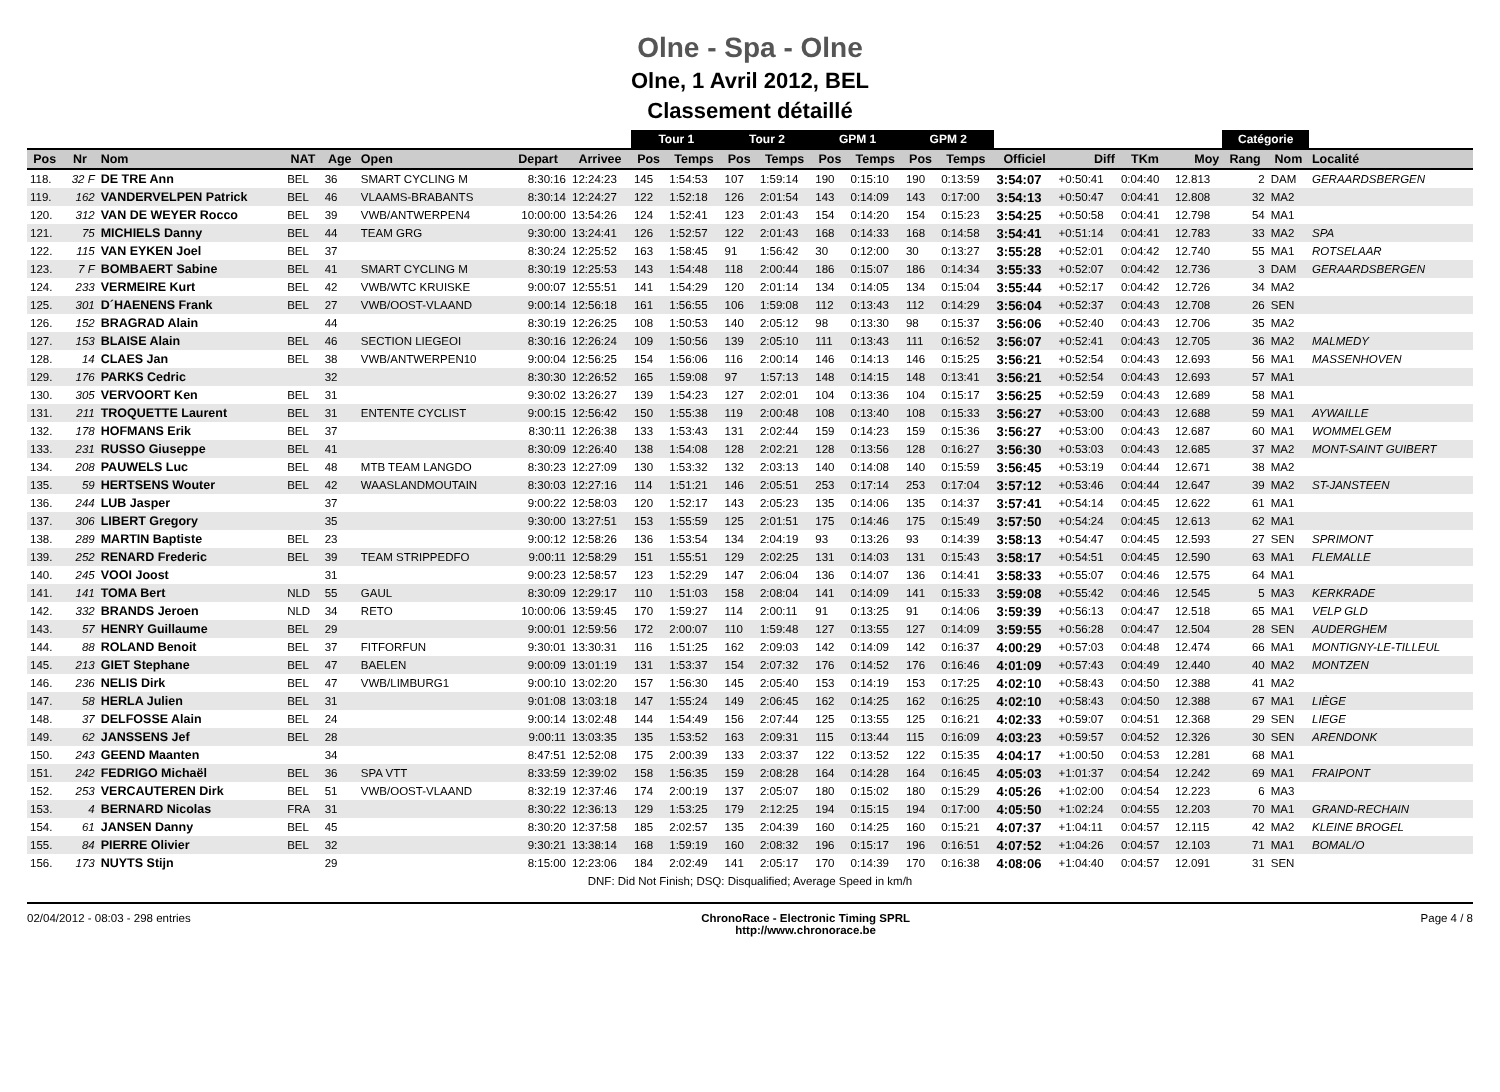Olne - Spa - Olne
Olne, 1 Avril 2012, BEL
Classement détaillé
| | | | | | | | | Tour 1 | | Tour 2 | | GPM 1 | | GPM 2 | | | | | | Catégorie | | |
| --- | --- | --- | --- | --- | --- | --- | --- | --- | --- | --- | --- | --- | --- | --- | --- | --- | --- | --- | --- | --- | --- | --- |
| Pos | Nr | Nom | NAT | Age | Open | Depart | Arrivee | Pos | Temps | Pos | Temps | Pos | Temps | Pos | Temps | Officiel | Diff | TKm | Moy | Rang | Nom | Localité |
| 118. | 32 F | DE TRE Ann | BEL | 36 | SMART CYCLING M | 8:30:16 | 12:24:23 | 145 | 1:54:53 | 107 | 1:59:14 | 190 | 0:15:10 | 190 | 0:13:59 | 3:54:07 | +0:50:41 | 0:04:40 | 12.813 | 2 | DAM | GERAARDSBERGEN |
| 119. | 162 | VANDERVELPEN Patrick | BEL | 46 | VLAAMS-BRABANTS | 8:30:14 | 12:24:27 | 122 | 1:52:18 | 126 | 2:01:54 | 143 | 0:14:09 | 143 | 0:17:00 | 3:54:13 | +0:50:47 | 0:04:41 | 12.808 | 32 | MA2 | |
| 120. | 312 | VAN DE WEYER Rocco | BEL | 39 | VWB/ANTWERPEN4 | 10:00:00 | 13:54:26 | 124 | 1:52:41 | 123 | 2:01:43 | 154 | 0:14:20 | 154 | 0:15:23 | 3:54:25 | +0:50:58 | 0:04:41 | 12.798 | 54 | MA1 | |
| 121. | 75 | MICHIELS Danny | BEL | 44 | TEAM GRG | 9:30:00 | 13:24:41 | 126 | 1:52:57 | 122 | 2:01:43 | 168 | 0:14:33 | 168 | 0:14:58 | 3:54:41 | +0:51:14 | 0:04:41 | 12.783 | 33 | MA2 | SPA |
| 122. | 115 | VAN EYKEN Joel | BEL | 37 | | 8:30:24 | 12:25:52 | 163 | 1:58:45 | 91 | 1:56:42 | 30 | 0:12:00 | 30 | 0:13:27 | 3:55:28 | +0:52:01 | 0:04:42 | 12.740 | 55 | MA1 | ROTSELAAR |
| 123. | 7 F | BOMBAERT Sabine | BEL | 41 | SMART CYCLING M | 8:30:19 | 12:25:53 | 143 | 1:54:48 | 118 | 2:00:44 | 186 | 0:15:07 | 186 | 0:14:34 | 3:55:33 | +0:52:07 | 0:04:42 | 12.736 | 3 | DAM | GERAARDSBERGEN |
| 124. | 233 | VERMEIRE Kurt | BEL | 42 | VWB/WTC KRUISKE | 9:00:07 | 12:55:51 | 141 | 1:54:29 | 120 | 2:01:14 | 134 | 0:14:05 | 134 | 0:15:04 | 3:55:44 | +0:52:17 | 0:04:42 | 12.726 | 34 | MA2 | |
| 125. | 301 | D´HAENENS Frank | BEL | 27 | VWB/OOST-VLAAND | 9:00:14 | 12:56:18 | 161 | 1:56:55 | 106 | 1:59:08 | 112 | 0:13:43 | 112 | 0:14:29 | 3:56:04 | +0:52:37 | 0:04:43 | 12.708 | 26 | SEN | |
| 126. | 152 | BRAGRAD Alain | | 44 | | 8:30:19 | 12:26:25 | 108 | 1:50:53 | 140 | 2:05:12 | 98 | 0:13:30 | 98 | 0:15:37 | 3:56:06 | +0:52:40 | 0:04:43 | 12.706 | 35 | MA2 | |
| 127. | 153 | BLAISE Alain | BEL | 46 | SECTION LIEGEOI | 8:30:16 | 12:26:24 | 109 | 1:50:56 | 139 | 2:05:10 | 111 | 0:13:43 | 111 | 0:16:52 | 3:56:07 | +0:52:41 | 0:04:43 | 12.705 | 36 | MA2 | MALMEDY |
| 128. | 14 | CLAES Jan | BEL | 38 | VWB/ANTWERPEN10 | 9:00:04 | 12:56:25 | 154 | 1:56:06 | 116 | 2:00:14 | 146 | 0:14:13 | 146 | 0:15:25 | 3:56:21 | +0:52:54 | 0:04:43 | 12.693 | 56 | MA1 | MASSENHOVEN |
| 129. | 176 | PARKS Cedric | | 32 | | 8:30:30 | 12:26:52 | 165 | 1:59:08 | 97 | 1:57:13 | 148 | 0:14:15 | 148 | 0:13:41 | 3:56:21 | +0:52:54 | 0:04:43 | 12.693 | 57 | MA1 | |
| 130. | 305 | VERVOORT Ken | BEL | 31 | | 9:30:02 | 13:26:27 | 139 | 1:54:23 | 127 | 2:02:01 | 104 | 0:13:36 | 104 | 0:15:17 | 3:56:25 | +0:52:59 | 0:04:43 | 12.689 | 58 | MA1 | |
| 131. | 211 | TROQUETTE Laurent | BEL | 31 | ENTENTE CYCLIST | 9:00:15 | 12:56:42 | 150 | 1:55:38 | 119 | 2:00:48 | 108 | 0:13:40 | 108 | 0:15:33 | 3:56:27 | +0:53:00 | 0:04:43 | 12.688 | 59 | MA1 | AYWAILLE |
| 132. | 178 | HOFMANS Erik | BEL | 37 | | 8:30:11 | 12:26:38 | 133 | 1:53:43 | 131 | 2:02:44 | 159 | 0:14:23 | 159 | 0:15:36 | 3:56:27 | +0:53:00 | 0:04:43 | 12.687 | 60 | MA1 | WOMMELGEM |
| 133. | 231 | RUSSO Giuseppe | BEL | 41 | | 8:30:09 | 12:26:40 | 138 | 1:54:08 | 128 | 2:02:21 | 128 | 0:13:56 | 128 | 0:16:27 | 3:56:30 | +0:53:03 | 0:04:43 | 12.685 | 37 | MA2 | MONT-SAINT GUIBERT |
| 134. | 208 | PAUWELS Luc | BEL | 48 | MTB TEAM LANGDO | 8:30:23 | 12:27:09 | 130 | 1:53:32 | 132 | 2:03:13 | 140 | 0:14:08 | 140 | 0:15:59 | 3:56:45 | +0:53:19 | 0:04:44 | 12.671 | 38 | MA2 | |
| 135. | 59 | HERTSENS Wouter | BEL | 42 | WAASLANDMOUTAIN | 8:30:03 | 12:27:16 | 114 | 1:51:21 | 146 | 2:05:51 | 253 | 0:17:14 | 253 | 0:17:04 | 3:57:12 | +0:53:46 | 0:04:44 | 12.647 | 39 | MA2 | ST-JANSTEEN |
| 136. | 244 | LUB Jasper | | 37 | | 9:00:22 | 12:58:03 | 120 | 1:52:17 | 143 | 2:05:23 | 135 | 0:14:06 | 135 | 0:14:37 | 3:57:41 | +0:54:14 | 0:04:45 | 12.622 | 61 | MA1 | |
| 137. | 306 | LIBERT Gregory | | 35 | | 9:30:00 | 13:27:51 | 153 | 1:55:59 | 125 | 2:01:51 | 175 | 0:14:46 | 175 | 0:15:49 | 3:57:50 | +0:54:24 | 0:04:45 | 12.613 | 62 | MA1 | |
| 138. | 289 | MARTIN Baptiste | BEL | 23 | | 9:00:12 | 12:58:26 | 136 | 1:53:54 | 134 | 2:04:19 | 93 | 0:13:26 | 93 | 0:14:39 | 3:58:13 | +0:54:47 | 0:04:45 | 12.593 | 27 | SEN | SPRIMONT |
| 139. | 252 | RENARD Frederic | BEL | 39 | TEAM STRIPPEDFO | 9:00:11 | 12:58:29 | 151 | 1:55:51 | 129 | 2:02:25 | 131 | 0:14:03 | 131 | 0:15:43 | 3:58:17 | +0:54:51 | 0:04:45 | 12.590 | 63 | MA1 | FLEMALLE |
| 140. | 245 | VOOI Joost | | 31 | | 9:00:23 | 12:58:57 | 123 | 1:52:29 | 147 | 2:06:04 | 136 | 0:14:07 | 136 | 0:14:41 | 3:58:33 | +0:55:07 | 0:04:46 | 12.575 | 64 | MA1 | |
| 141. | 141 | TOMA Bert | NLD | 55 | GAUL | 8:30:09 | 12:29:17 | 110 | 1:51:03 | 158 | 2:08:04 | 141 | 0:14:09 | 141 | 0:15:33 | 3:59:08 | +0:55:42 | 0:04:46 | 12.545 | 5 | MA3 | KERKRADE |
| 142. | 332 | BRANDS Jeroen | NLD | 34 | RETO | 10:00:06 | 13:59:45 | 170 | 1:59:27 | 114 | 2:00:11 | 91 | 0:13:25 | 91 | 0:14:06 | 3:59:39 | +0:56:13 | 0:04:47 | 12.518 | 65 | MA1 | VELP GLD |
| 143. | 57 | HENRY Guillaume | BEL | 29 | | 9:00:01 | 12:59:56 | 172 | 2:00:07 | 110 | 1:59:48 | 127 | 0:13:55 | 127 | 0:14:09 | 3:59:55 | +0:56:28 | 0:04:47 | 12.504 | 28 | SEN | AUDERGHEM |
| 144. | 88 | ROLAND Benoit | BEL | 37 | FITFORFUN | 9:30:01 | 13:30:31 | 116 | 1:51:25 | 162 | 2:09:03 | 142 | 0:14:09 | 142 | 0:16:37 | 4:00:29 | +0:57:03 | 0:04:48 | 12.474 | 66 | MA1 | MONTIGNY-LE-TILLEUL |
| 145. | 213 | GIET Stephane | BEL | 47 | BAELEN | 9:00:09 | 13:01:19 | 131 | 1:53:37 | 154 | 2:07:32 | 176 | 0:14:52 | 176 | 0:16:46 | 4:01:09 | +0:57:43 | 0:04:49 | 12.440 | 40 | MA2 | MONTZEN |
| 146. | 236 | NELIS Dirk | BEL | 47 | VWB/LIMBURG1 | 9:00:10 | 13:02:20 | 157 | 1:56:30 | 145 | 2:05:40 | 153 | 0:14:19 | 153 | 0:17:25 | 4:02:10 | +0:58:43 | 0:04:50 | 12.388 | 41 | MA2 | |
| 147. | 58 | HERLA Julien | BEL | 31 | | 9:01:08 | 13:03:18 | 147 | 1:55:24 | 149 | 2:06:45 | 162 | 0:14:25 | 162 | 0:16:25 | 4:02:10 | +0:58:43 | 0:04:50 | 12.388 | 67 | MA1 | LIÈGE |
| 148. | 37 | DELFOSSE Alain | BEL | 24 | | 9:00:14 | 13:02:48 | 144 | 1:54:49 | 156 | 2:07:44 | 125 | 0:13:55 | 125 | 0:16:21 | 4:02:33 | +0:59:07 | 0:04:51 | 12.368 | 29 | SEN | LIEGE |
| 149. | 62 | JANSSENS Jef | BEL | 28 | | 9:00:11 | 13:03:35 | 135 | 1:53:52 | 163 | 2:09:31 | 115 | 0:13:44 | 115 | 0:16:09 | 4:03:23 | +0:59:57 | 0:04:52 | 12.326 | 30 | SEN | ARENDONK |
| 150. | 243 | GEEND Maanten | | 34 | | 8:47:51 | 12:52:08 | 175 | 2:00:39 | 133 | 2:03:37 | 122 | 0:13:52 | 122 | 0:15:35 | 4:04:17 | +1:00:50 | 0:04:53 | 12.281 | 68 | MA1 | |
| 151. | 242 | FEDRIGO Michaël | BEL | 36 | SPA VTT | 8:33:59 | 12:39:02 | 158 | 1:56:35 | 159 | 2:08:28 | 164 | 0:14:28 | 164 | 0:16:45 | 4:05:03 | +1:01:37 | 0:04:54 | 12.242 | 69 | MA1 | FRAIPONT |
| 152. | 253 | VERCAUTEREN Dirk | BEL | 51 | VWB/OOST-VLAAND | 8:32:19 | 12:37:46 | 174 | 2:00:19 | 137 | 2:05:07 | 180 | 0:15:02 | 180 | 0:15:29 | 4:05:26 | +1:02:00 | 0:04:54 | 12.223 | 6 | MA3 | |
| 153. | 4 | BERNARD Nicolas | FRA | 31 | | 8:30:22 | 12:36:13 | 129 | 1:53:25 | 179 | 2:12:25 | 194 | 0:15:15 | 194 | 0:17:00 | 4:05:50 | +1:02:24 | 0:04:55 | 12.203 | 70 | MA1 | GRAND-RECHAIN |
| 154. | 61 | JANSEN Danny | BEL | 45 | | 8:30:20 | 12:37:58 | 185 | 2:02:57 | 135 | 2:04:39 | 160 | 0:14:25 | 160 | 0:15:21 | 4:07:37 | +1:04:11 | 0:04:57 | 12.115 | 42 | MA2 | KLEINE BROGEL |
| 155. | 84 | PIERRE Olivier | BEL | 32 | | 9:30:21 | 13:38:14 | 168 | 1:59:19 | 160 | 2:08:32 | 196 | 0:15:17 | 196 | 0:16:51 | 4:07:52 | +1:04:26 | 0:04:57 | 12.103 | 71 | MA1 | BOMAL/O |
| 156. | 173 | NUYTS Stijn | | 29 | | 8:15:00 | 12:23:06 | 184 | 2:02:49 | 141 | 2:05:17 | 170 | 0:14:39 | 170 | 0:16:38 | 4:08:06 | +1:04:40 | 0:04:57 | 12.091 | 31 | SEN | |
| DNF: Did Not Finish; DSQ: Disqualified; Average Speed in km/h | | | | | | | | | | | | | | | | | | | | | | |
02/04/2012 - 08:03 - 298 entries ChronoRace - Electronic Timing SPRL
http://www.chronorace.be Page 4 / 8